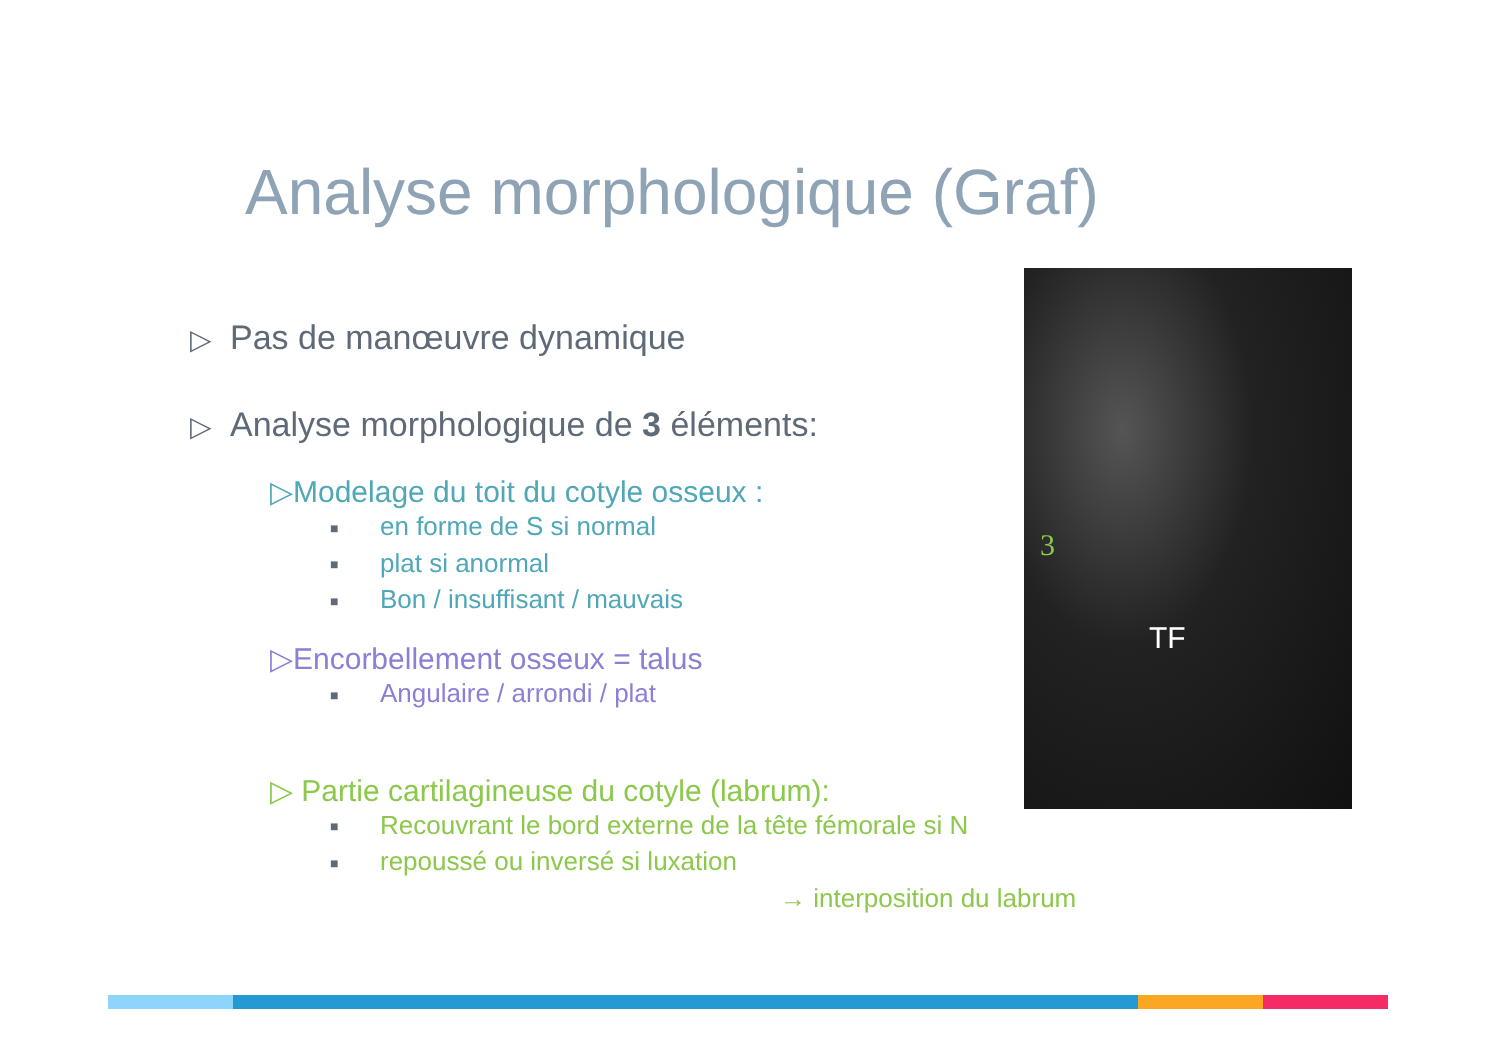Analyse morphologique (Graf)
▷ Pas de manœuvre dynamique
▷ Analyse morphologique de 3 éléments:
▷Modelage du toit du cotyle osseux :
■ en forme de S si normal
■ plat si anormal
■ Bon / insuffisant / mauvais
▷Encorbellement osseux = talus
■ Angulaire / arrondi / plat
▷ Partie cartilagineuse du cotyle (labrum):
■ Recouvrant le bord externe de la tête fémorale si N
■ repoussé ou inversé si luxation
→ interposition du labrum
3
TF